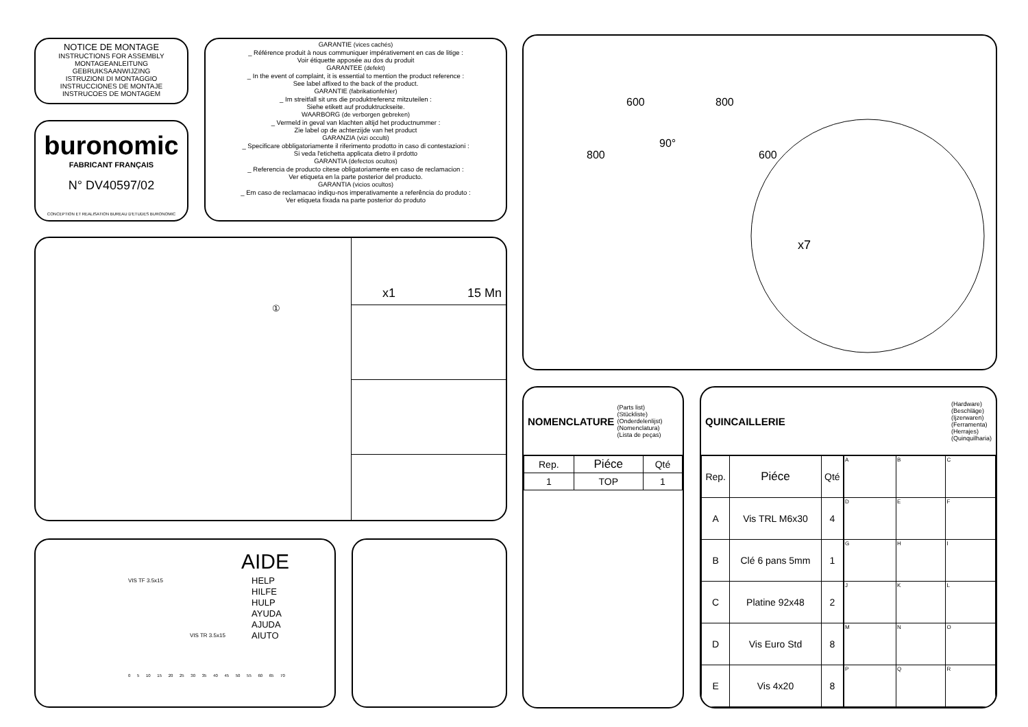NOTICE DE MONTAGE
INSTRUCTIONS FOR ASSEMBLY
MONTAGEANLEITUNG
GEBRUIKSAANWIJZING
ISTRUZIONI DI MONTAGGIO
INSTRUCCIONES DE MONTAJE
INSTRUCOES DE MONTAGEM
buronomic
FABRICANT FRANÇAIS
N° DV40597/02
CONCEPTION ET REALISATION BUREAU D'ETUDES BURONOMIC
GARANTIE (vices cachés)
_ Référence produit à nous communiquer impérativement en cas de litige :
Voir étiquette apposée au dos du produit
GARANTEE (defekt)
_ In the event of complaint, it is essential to mention the product reference :
See label affixed to the back of the product.
GARANTIE (fabrikationfehler)
_ Im streitfall sit uns die produktreferenz mitzuteilen :
Siehe etikett auf produktruckseite.
WAARBORG (de verborgen gebreken)
_ Vermeld in geval van klachten altijd het productnummer :
Zie label op de achterzijde van het product
GARANZIA (vizi occulti)
_ Specificare obbligatoriamente il riferimento prodotto in caso di contestazioni :
Si veda l'etichetta applicata dietro il prdotto
GARANTIA (defectos ocultos)
_ Referencia de producto citese obligatoriamente en caso de reclamacion :
Ver etiqueta en la parte posterior del producto.
GARANTIA (vicios ocultos)
_ Em caso de reclamacao indiqu-nos imperativamente a referência do produto :
Ver etiqueta fixada na parte posterior do produto
x1 15 Mn
①
AIDE
HELP
HILFE
HULP
AYUDA
AJUDA
AIUTO
VIS TF 3.5x15
VIS TR 3.5x15
0 5 10 15 20 25 30 35 40 45 50 55 60 65 70
600 800
800
90°
600
x7
NOMENCLATURE (Parts list)
(Stückliste)
(Onderdelenlijst)
(Nomenclatura)
(Lista de peças)
| Rep. | Piéce | Qté |
| --- | --- | --- |
| 1 | TOP | 1 |
QUINCAILLERIE (Hardware)
(Beschläge)
(Ijzerwaren)
(Ferramenta)
(Herrajes)
(Quinquilharia)
| Rep. | Piéce | Qté |
| --- | --- | --- |
| A | Vis TRL M6x30 | 4 |
| B | Clé 6 pans 5mm | 1 |
| C | Platine 92x48 | 2 |
| D | Vis Euro Std | 8 |
| E | Vis 4x20 | 8 |
| A | B | C |
| D | E | F |
| G | H | I |
| J | K | L |
| M | N | O |
| P | Q | R |